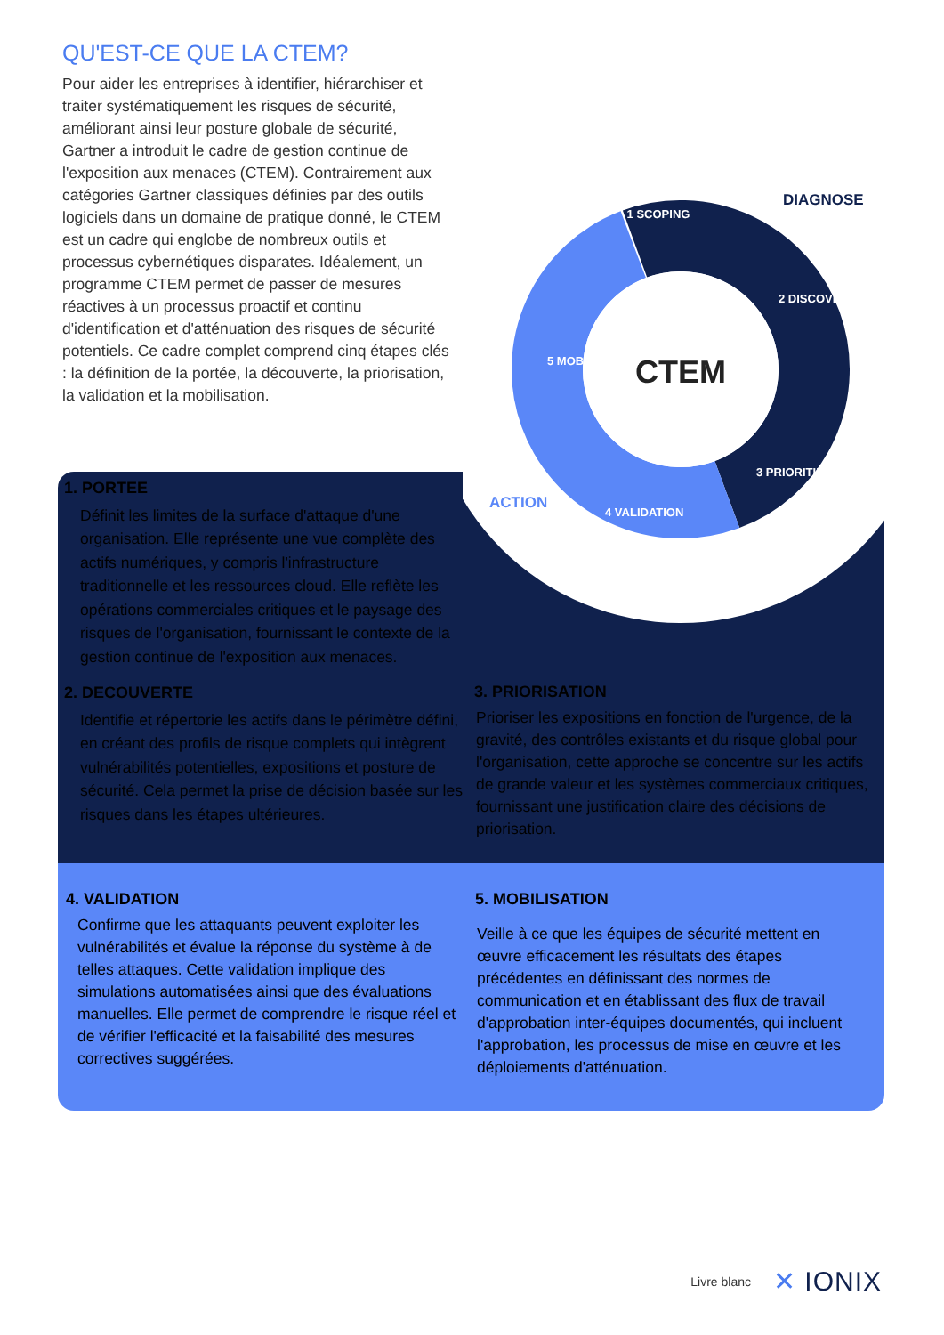QU'EST-CE QUE LA CTEM?
Pour aider les entreprises à identifier, hiérarchiser et traiter systématiquement les risques de sécurité, améliorant ainsi leur posture globale de sécurité, Gartner a introduit le cadre de gestion continue de l'exposition aux menaces (CTEM). Contrairement aux catégories Gartner classiques définies par des outils logiciels dans un domaine de pratique donné, le CTEM est un cadre qui englobe de nombreux outils et processus cybernétiques disparates. Idéalement, un programme CTEM permet de passer de mesures réactives à un processus proactif et continu d'identification et d'atténuation des risques de sécurité potentiels. Ce cadre complet comprend cinq étapes clés : la définition de la portée, la découverte, la priorisation, la validation et la mobilisation.
CTEM
1 SCOPING
2 DISCOVERY
3 PRIORITIZATION
4 VALIDATION
5 MOBILIZATION
DIAGNOSE
ACTION
1. PORTEE
Définit les limites de la surface d'attaque d'une organisation. Elle représente une vue complète des actifs numériques, y compris l'infrastructure traditionnelle et les ressources cloud. Elle reflète les opérations commerciales critiques et le paysage des risques de l'organisation, fournissant le contexte de la gestion continue de l'exposition aux menaces.
2. DECOUVERTE
Identifie et répertorie les actifs dans le périmètre défini, en créant des profils de risque complets qui intègrent vulnérabilités potentielles, expositions et posture de sécurité. Cela permet la prise de décision basée sur les risques dans les étapes ultérieures.
3. PRIORISATION
Prioriser les expositions en fonction de l'urgence, de la gravité, des contrôles existants et du risque global pour l'organisation, cette approche se concentre sur les actifs de grande valeur et les systèmes commerciaux critiques, fournissant une justification claire des décisions de priorisation.
4. VALIDATION
Confirme que les attaquants peuvent exploiter les vulnérabilités et évalue la réponse du système à de telles attaques. Cette validation implique des simulations automatisées ainsi que des évaluations manuelles. Elle permet de comprendre le risque réel et de vérifier l'efficacité et la faisabilité des mesures correctives suggérées.
5. MOBILISATION
Veille à ce que les équipes de sécurité mettent en œuvre efficacement les résultats des étapes précédentes en définissant des normes de communication et en établissant des flux de travail d'approbation inter-équipes documentés, qui incluent l'approbation, les processus de mise en œuvre et les déploiements d'atténuation.
Livre blanc ✕ IONIX